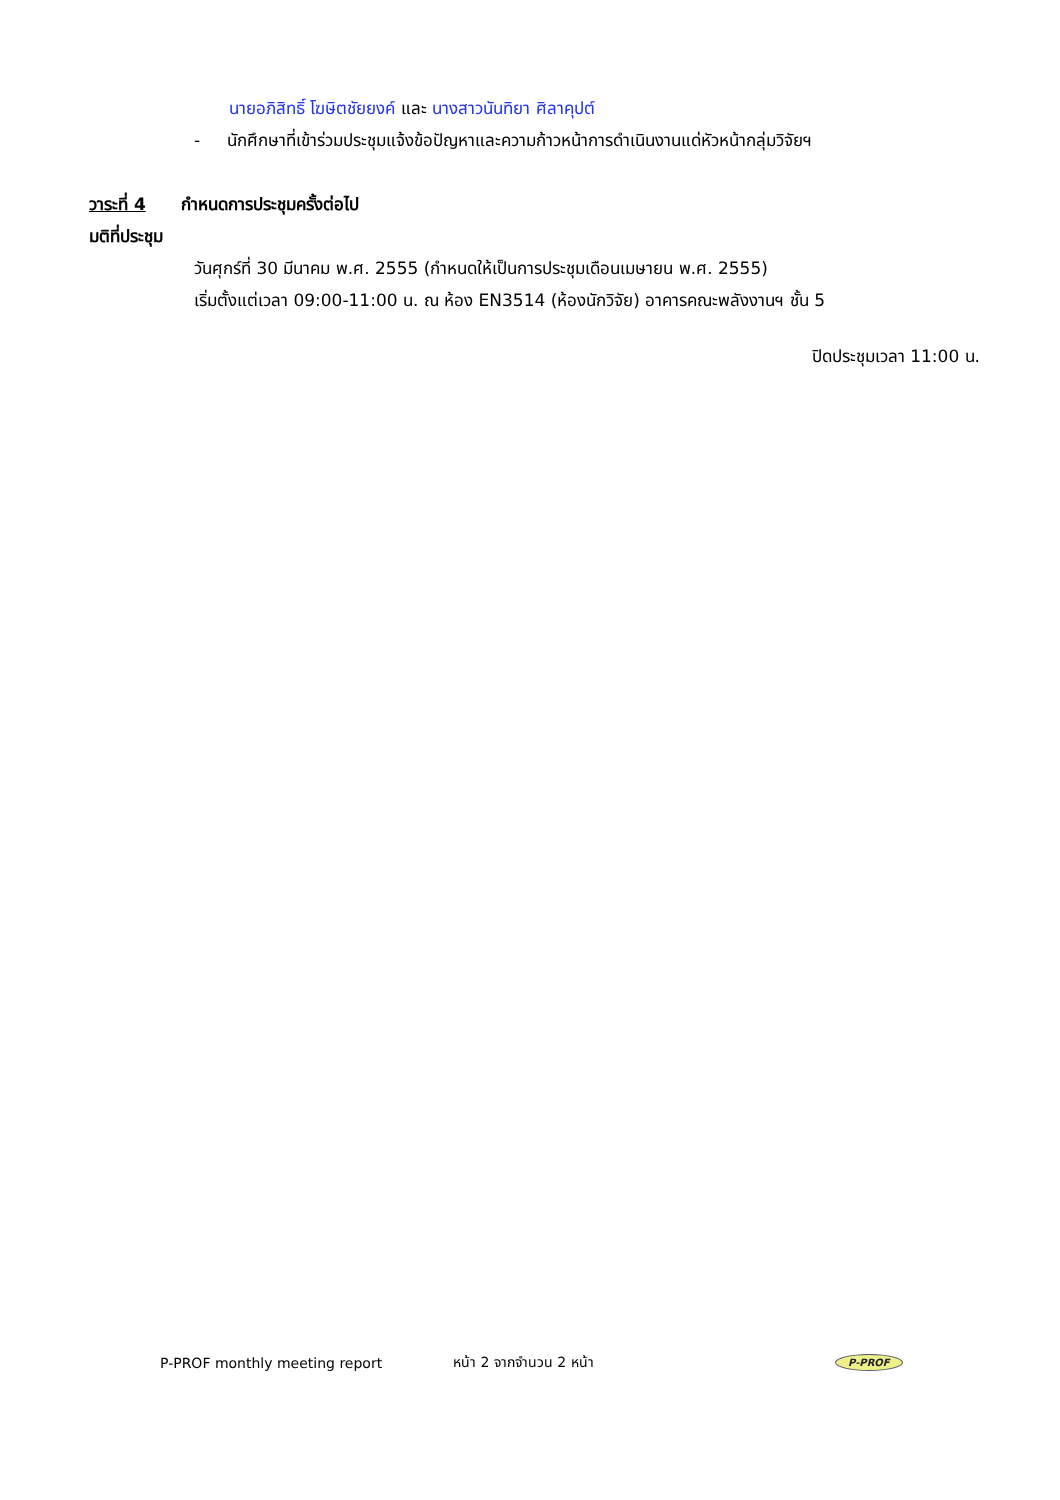นายอภิสิทธิ์ โฆษิตชัยยงค์ และ นางสาวนันทิยา ศิลาคุปต์
- นักศึกษาที่เข้าร่วมประชุมแจ้งข้อปัญหาและความก้าวหน้าการดำเนินงานแด่หัวหน้ากลุ่มวิจัยฯ
วาระที่ 4 กำหนดการประชุมครั้งต่อไป
มติที่ประชุม
วันศุกร์ที่ 30 มีนาคม พ.ศ. 2555 (กำหนดให้เป็นการประชุมเดือนเมษายน พ.ศ. 2555)
เริ่มตั้งแต่เวลา 09:00-11:00 น. ณ ห้อง EN3514 (ห้องนักวิจัย) อาคารคณะพลังงานฯ ชั้น 5
ปิดประชุมเวลา 11:00 น.
P-PROF monthly meeting report หน้า 2 จากจำนวน 2 หน้า P-PROF